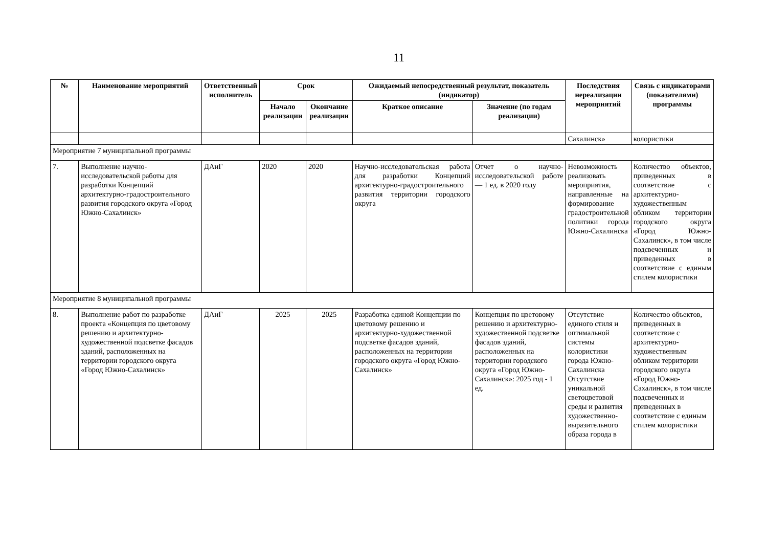11
| № | Наименование мероприятий | Ответственный исполнитель | Срок | | Ожидаемый непосредственный результат, показатель (индикатор) | | Последствия нереализации мероприятий | Связь с индикаторами (показателями) программы |
| --- | --- | --- | --- | --- | --- | --- | --- | --- |
| | | | Начало реализации | Окончание реализации | Краткое описание | Значение (по годам реализации) | | |
| | | | | | | | Сахалинск» | колористики |
| Мероприятие 7 муниципальной программы | | | | | | | | |
| 7. | Выполнение научно-исследовательской работы для разработки Концепций архитектурно-градостроительного развития городского округа «Город Южно-Сахалинск» | ДАиГ | 2020 | 2020 | Научно-исследовательская работа для разработки Концепций архитектурно-градостроительного развития территории городского округа | Отчет о научно-исследовательской работе — 1 ед. в 2020 году | Невозможность реализовать мероприятия, направленные на формирование градостроительной политики города Южно-Сахалинска | Количество объектов, приведенных в соответствие с архитектурно-художественным обликом территории городского округа «Город Южно-Сахалинск», в том числе подсвеченных и приведенных в соответствие с единым стилем колористики |
| Мероприятие 8 муниципальной программы | | | | | | | | |
| 8. | Выполнение работ по разработке проекта «Концепция по цветовому решению и архитектурно-художественной подсветке фасадов зданий, расположенных на территории городского округа «Город Южно-Сахалинск» | ДАиГ | 2025 | 2025 | Разработка единой Концепции по цветовому решению и архитектурно-художественной подсветке фасадов зданий, расположенных на территории городского округа «Город Южно-Сахалинск» | Концепция по цветовому решению и архитектурно-художественной подсветке фасадов зданий, расположенных на территории городского округа «Город Южно-Сахалинск»: 2025 год - 1 ед. | Отсутствие единого стиля и оптимальной системы колористики города Южно-Сахалинска Отсутствие уникальной светоцветовой среды и развития художественно-выразительного образа города в | Количество объектов, приведенных в соответствие с архитектурно-художественным обликом территории городского округа «Город Южно-Сахалинск», в том числе подсвеченных и приведенных в соответствие с единым стилем колористики |